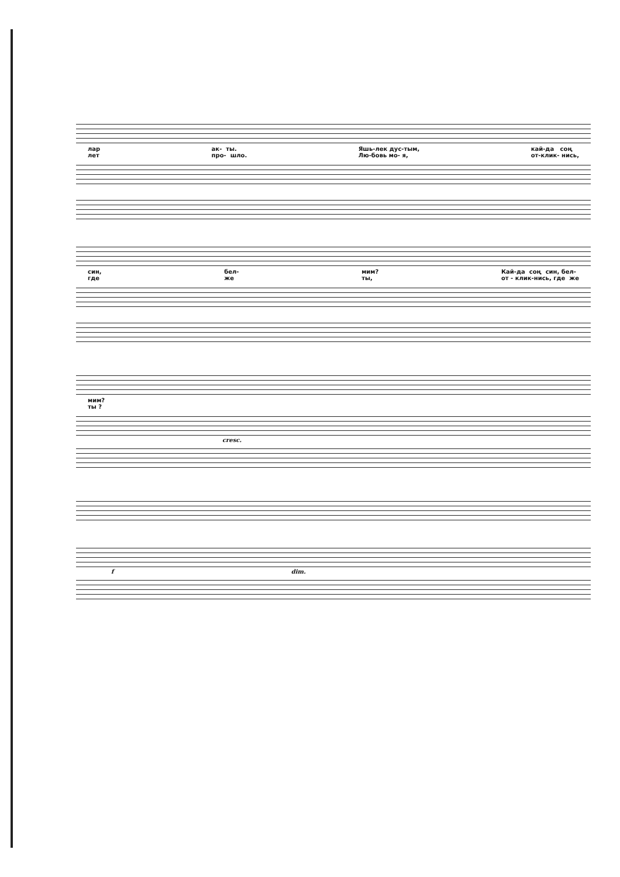лар лет
ак- ты. про- шло.
Яшь-лек дус-тым, Лю-бовь мо- я,
кай-да соң от-клик- нись,
син, где
бел- же
мим? ты,
Кай-да соң син, бел- от - клик-нись, где же
мим? ты ?
cresc.
f dim.